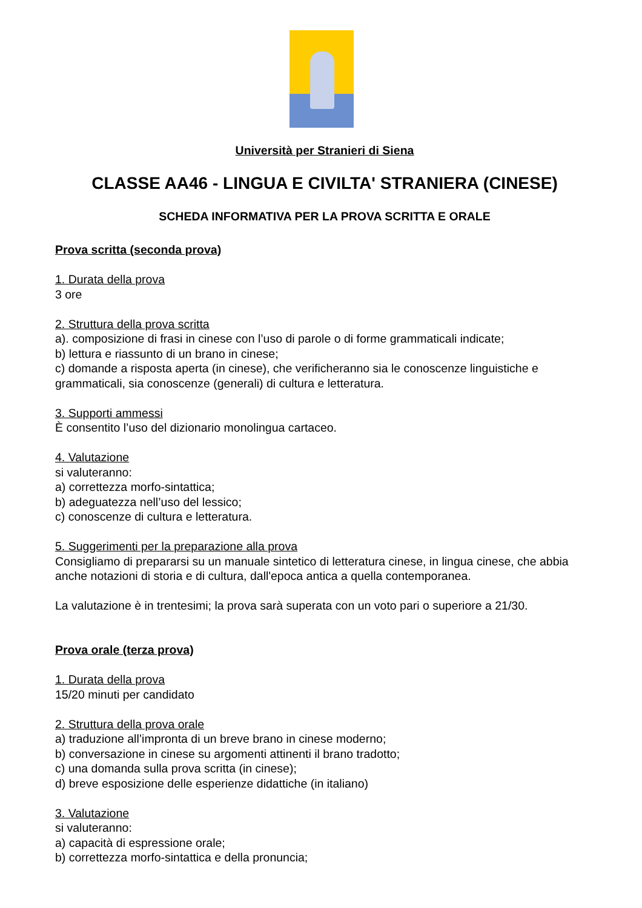Università per Stranieri di Siena
CLASSE AA46 - LINGUA E CIVILTA' STRANIERA (CINESE)
SCHEDA INFORMATIVA PER LA PROVA SCRITTA E ORALE
Prova scritta (seconda prova)
1. Durata della prova
3 ore
2. Struttura della prova scritta
a). composizione di frasi in cinese con l’uso di parole o di forme grammaticali indicate;
b) lettura e riassunto di un brano in cinese;
c) domande a risposta aperta (in cinese), che verificheranno sia le conoscenze linguistiche e grammaticali, sia conoscenze (generali) di cultura e letteratura.
3. Supporti ammessi
È consentito l’uso del dizionario monolingua cartaceo.
4. Valutazione
si valuteranno:
a) correttezza morfo-sintattica;
b) adeguatezza nell’uso del lessico;
c) conoscenze di cultura e letteratura.
5. Suggerimenti per la preparazione alla prova
Consigliamo di prepararsi su un manuale sintetico di letteratura cinese, in lingua cinese, che abbia anche notazioni di storia e di cultura, dall'epoca antica a quella contemporanea.
La valutazione è in trentesimi; la prova sarà superata con un voto pari o superiore a 21/30.
Prova orale (terza prova)
1. Durata della prova
15/20 minuti per candidato
2. Struttura della prova orale
a) traduzione all’impronta di un breve brano in cinese moderno;
b) conversazione in cinese su argomenti attinenti il brano tradotto;
c) una domanda sulla prova scritta (in cinese);
d) breve esposizione delle esperienze didattiche (in italiano)
3. Valutazione
si valuteranno:
a) capacità di espressione orale;
b) correttezza morfo-sintattica e della pronuncia;